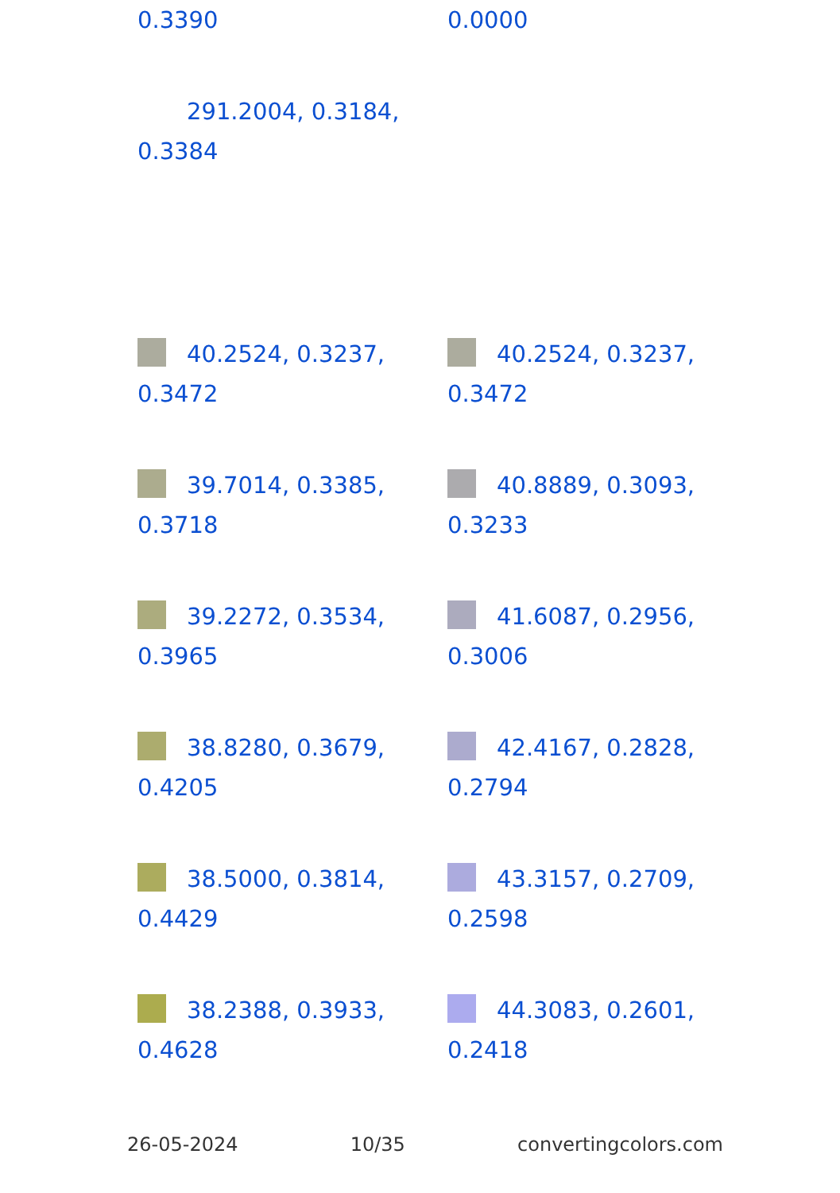0.3390 0.0000
291.2004, 0.3184,
0.3384
40.2524, 0.3237,
0.3472
40.2524, 0.3237,
0.3472
39.7014, 0.3385,
0.3718
40.8889, 0.3093,
0.3233
39.2272, 0.3534,
0.3965
41.6087, 0.2956,
0.3006
38.8280, 0.3679,
0.4205
42.4167, 0.2828,
0.2794
38.5000, 0.3814,
0.4429
43.3157, 0.2709,
0.2598
38.2388, 0.3933,
0.4628
44.3083, 0.2601,
0.2418
26-05-2024 10/35 convertingcolors.com